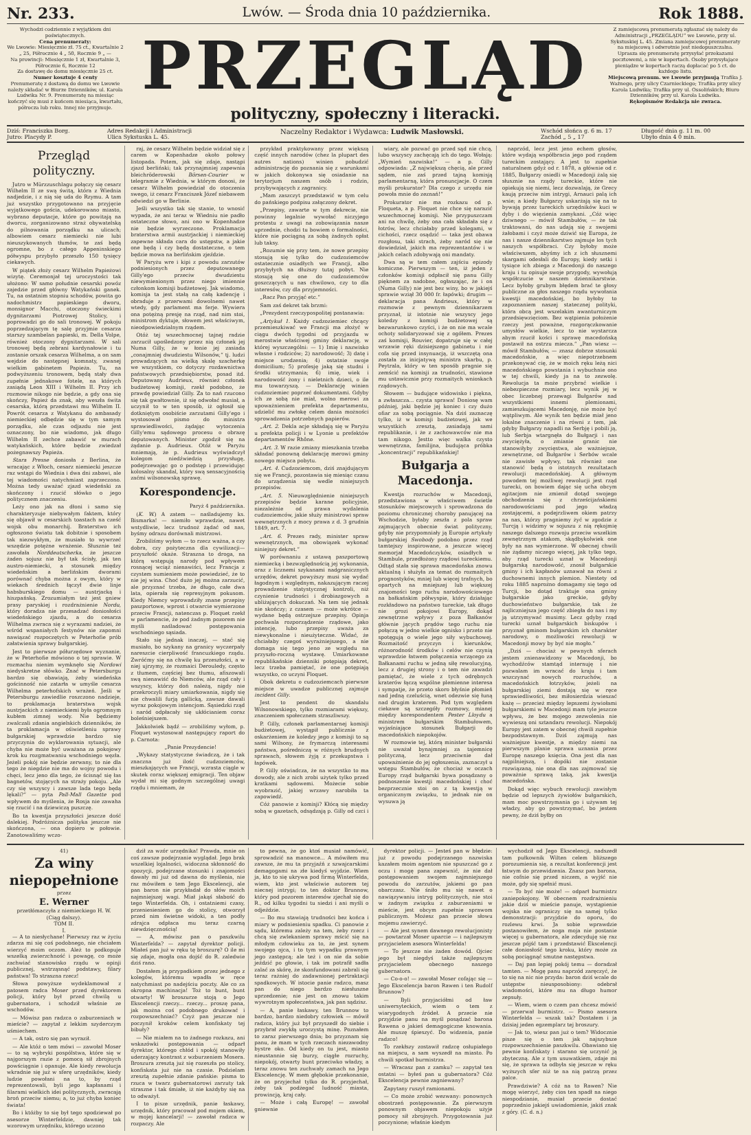Nr. 233. Lwów. — Środa dnia 10 października. Rok 1888.
Wychodzi codziennie z wyjątkiem dni poświątecznych.
Cena prenumeraty:
We Lwowie: Miesięcznie zł. 75 ct., Kwartalnie 2 „ 25, Półrocznie 4 „ 50, Rocznie 9 „ —
Na prowincji: Miesięcznie 1 zł, Kwartalnie 3, Półrocznie 6, Rocznie 12
Za dostawę do domu miesięcznie 25 ct.
Numer kosztuje 4 centy
Prenumeratę z dostawą do domu we Lwowie należy składać w Biurze Dzienników, ul. Karola Ludwika Nr. 9. Prenumeratę na miesiąc kończyć się musi z końcem miesiąca, kwartału, półrocza lub roku. Innej nie przyjmuje.
PRZEGLĄD
polityczny, społeczny i literacki.
Z zamiejscową prenumeratą zgłaszać się należy do Administracji „PRZEGLĄDU“ we Lwowie, przy ul. Sykstuskiej L. 45. Zmiana zamiejscowej prenumeraty na miejscową i odwrotnie jest niedopuszczalna. Uprasza się prenumeratę przysyłać przekazami pocztowemi, a nie w kopertach. Osoby przysyłające pieniądze w kopertach raczą dopłacać po 5 ct. do każdego listu.
Miejscową prenum. we Lwowie przyjmują Trafika J. Ważnego, przy ulicy Czarnieckiego; Trafika przy ulicy Karola Ludwika; Trafika przy ul. Ossolińskich; Biuro Dzienników, przy ul. Karola Ludwika.
Rękopismów Redakcja nie zwraca.
Dziś: Franciszka Borg.
Jutro: Placydy P.
Adres Redakcji i Administracji
Ulica Sykstuska L. 45.
Naczelny Redaktor i Wydawca: Ludwik Masłowski.
Wschód słońca g. 6 m. 17
Zachód „ 5 „ 17
Długość dnia g. 11 m. 00
Ubyło dnia 4 0 min.
Przegląd polityczny.
Jutro w Mürzzuschlagu połączy się cesarz Wilhelm II ze swą świtą, która z Wiednia nadjedzie, i z nią się uda do Rzymu. A tam już wszystko przygotowano na przyjęcie wyjątkowego gościa, udekorowano miasto, wybrano deputacje, które go powitają na dworcu, zorganizowano straż obywatelską do pilnowania porządku na ulicach; albowiem cesarz niemiecki nie lubi nieuszykowanych tłumów, te zaś będą ogromne, bo z całego Appeninskiego półwyspu przybyło przeszło 150 tysięcy ciekawych.
W piątek złoży cesarz Wilhelm Papieżowi wizytę. Ceremonjał tej uroczystości tak ułożono: W samo południe cesarski powóz zajedzie przed główny Watykański ganek. Tu, na ostatnim stopniu schodów, powita go nadochmistrz papieskiego dworu, monsignor Macchi, otoczony świeckimi dygnitarzami Piotrowej Stolicy, i poprowadzi go do sali tronowej. W pokoju poprzedzającym tę salę przyjmie cesarza starszy szambelan papieski, m. Della Volpe, również otoczony dygnitarzami. W sali tronowej będą zebrani kardynałowie i tu zostanie orszak cesarza Wilhelma, a on sam wejdzie do następnej komnaty, zwanej wielkim gabinetem Papieża. Tu, na podwyższeniu tronowem, będą stały dwa zupełnie jednakowe fotele, na których zasiądą Leon XIII i Wilhelm II. Przy ich rozmowie nikogo nie będzie, a gdy ona się skończy, Papież da znak, aby weszła świta cesarska, którą przedstawi mu Wilhelm II. Powrót cesarza z Watykanu do ambasady niemieckiej odbędzie się w tym samym porządku, ale czas odjazdu nie jest oznaczony, bo nie wiadomo, jak długo Wilhelm II zechce zabawić w murach watykańskich, które będzie zwiedzał pożegnawszy Papieża.
Stara Presse doniosła z Berlina, że wracając z Włoch, cesarz niemiecki jeszcze raz wstąpi do Wiednia i dwa dni zabawi, ale tej wiadomości natychmiast zaprzeczono. Można tedy uważać zjazd wiedeński za skończony i rzucić słówko o jego politycznem znaczeniu.
Leży ono jak na dłoni i samo się charakteryzuje niebywałym faktem, który się objawił w cesarskich toastach na cześć wojsk obu monarchij. Braterstwo ich ogłoszono światu tak dobitnie i sposobem tak niezwykłym, że musiało to wywrzeć wszędzie potężne wrażenie. Słusznie też zawołała Norddeutscherka, że jeszcze żaden sojusz nie był tak ścisły, jak ten austro-niemiecki, a stosunek między wiedeńskim a berlińskim dworami porównać chyba można z owym, który w wiekach średnich łączył dwie linje habsburskiego domu — austrjacką i hiszpańską. Zrozumiałym też jest gniew prasy paryskiej i rozdrażnienie Nordu, który doradza nie przesadzać doniosłości wiedeńskiego zjazdu, a do cesarza Wilhelma zwraca się z wyrazami nadziei, że wśród wspaniałych festynów nie zapomni nawiązać rozpoczętych w Peterhofie prób załatwienia sprawy bułgarskiej.
Jest to pierwsze półurzędowe wyznanie, że w Peterhofie mówiono o tej sprawie. W rozmachu nienim wymknęło się Nordowi niedyskretne słówko. Znać w Petersburgu bardzo się obawiają, żeby wiedeńska gościnność nie zatarła w umyśle cesarza Wilhelma peterhofskich wrażeń. Jeśli w Petersburgu zawiedlie roszczono nadzieje, to proklamacja braterstwa wojsk austrjackich z niemieckiemi była ogromnym kubłem zimnej wody. Nie będziemy zwalczali zdania angielskich dzienników, że ta proklamacja w ośiwietleniu sprawy bułgarskiej wprawdzie bardzo się przyczynia do wyklarowania sytuacji, ale chyba nie może być uważana za pokojowy krok ku rozgmatwaniu wschodniego węzła. Jeżeli pokój nie będzie zerwany, to nie dla tego że niegdzie nie ma do wojny powodu i chęci, lecz jeno dla tego, że ścisnąć się łas bagnetów, stojących na straży pokoju. „Ale czy się wszyscy i zawsze lada tego będą lękali?“ — pyta Pall-Mall Gazette pod wpływem do myślenia, że Rosja nie zawaha się rzucić i na dziewiczą puszczę.
Bo ta kwestja przyszłości jeszcze dość dalekiej. Podróżnicza polityka jeszcze nie skończona, — ona dopiero w połowie. Zanotowaliśmy wczo-
raj, że cesarz Wilhelm będzie widział się z carem w Kopenhadze około połowy listopada. Potem, jak się zdaje, nastąpi zjazd berliński; tak przynajmniej zapewnia bleichröderowski Börsen-Courier w telegramie z Wiednia, w którym donosi, że cesarz Wilhelm powiedział do otoczenia swego, iż cesarz Franciszek Józef niebawem odwiedzi go w Berlinie.
Jeśli wszystko tak się stanie, to wnosić wypada, że ani teraz w Wiedniu nie padło ostateczne słowo, ani ono w Kopenhadze nie będzie wyrzeczone. Proklamacja braterstwa armii austrjackiej i niemieckiej zapewne składa cara do ustępstw, a jakie one będą i czy będą dostateczne, o tem będzie mowa na berlińskim zjeździe.
W Paryżu wre i kipi z powodu zarzutów podniesionych przez deputowanego Gilly'ego przeciw dwudziestu niewymienionym przez niego imiennie członkom komisji budżetowej. Jak wiadomo, komisja ta jest stałą na całą kadencję i obraduje z przerwami dowolnemi nawet wtedy, gdy parlament ma ferje. Wywiera ona potężną presję na rząd, nad nim stoi, ministrom dyktuje, słowem jest właściwym, nieodpowiedzialnym rządem.
Otóż tej wszechmocnej tajnej radzie zarzucił upośledzony przez nią członek jej Numa Gilly, że w łonie jej zasiada „conajmniej dwudziestu Wilsonów,“ tj. ludzi prowadzących na wielką skalę szacherkę we wszystkiem, co dotyczy rozdawnictwa państwowych przedsiębiorstw, posad itd. Deputowany Audrieux, również członek budżetowej komisji, rzekł podobno, że prawdę powiedział Gilly. Za to nań rzucono się tak gwałtownie, iż się odwołać musiał, a uczynił to w ten sposób, iż ogłosił się dotkniętym osobiście zarzutami Gilly'ego i wystosował pismo do ministra sprawiedliwości, żądając wytoczenia Gilly'emu sądowego procesu o obrazę deputowanych. Minister zgodził się na żądanie p. Audrieux. Otóż w Paryżu mniemają, że p. Audrieux wyświadczył kolegom niedźwiedzią przysługę, podejrzewając go o podstęp i przewidując kolosalny skandal, który swą sensacyjnością zaćmi wilsonowską sprawę.
Korespondencje.
Paryż 4 października.
(K. W.) A zatem — naśladujemy ks. Bismarka! — niemiło wprawdzie, nawet wstydliwie, lecz trudnoż żądać od nas, byśmy odrazu dorównali mistrzowi.
Zrobiliśmy wyłom — to rzecz ważna, a czy dobra, czy pożyteczna dla cywilizacji—przyszłość okaże. Straszna to droga, na którą wstępują narody pod wpływem rosnącej wciąż nienawiści, lecz Francja z czystem sumieniem może powiedzieć, że to nie jej wina. Choć dużo jej można zarzucić, ale przyznać trzeba, że długo, całe dwa lata, opierała się represyjnym pokusom. Kiedy Niemcy wprowadziły znane przepisy paszportowe, wprost i otwarcie wymierzone przeciw Francji, natenczas p. Floquet rzekł w parlamencie, że pod żadnym pozorem nie myśli naśladować postępowania wschodniego sąsiada.
Stało się jednak inaczej, — stać się musiało, bo szykany na granicy wyczerpały nareszcie cierpliwość francuzkiego rządu. Zwróćmy się na chwilę ku przeszłości, a w niej ujrzymy, że rozmaici Derouledy, często z tłumem, częściej bez tłumu, afiszowali swą nienawiść do Niemców, ale rząd cały i wszyscy, którzy doń należą, nigdy nie przekroczyli miary umiarkowania, nigdy się nie chwalili furją gallicką, zawsze dawali wyraz pokojowym intencjom. Sąsiedzki rząd i naród odpłacały się ukłócianiem coraz boleśniejszem.
Jakkolwiek bądź — zrobiliśmy wyłom, p. Floquet wystosował następujący raport do p. Carnota:
„Panie Prezydencie!
„Wykazy statystyczne świadczą, że i tak znaczna już ilość cudzoziemców, mieszkających we Francji, wzrasta ciągle w skutek coraz większej emigracji. Ten objaw wydał mi się godnym szczególnej uwagi rządu i mniemam, że
przykład praktykowany przez większą część innych narodów (chez la plupart des autres nations) winien pobudzić administrację do poznania się z warunkami w jakich dokonywa się osiadanie na terytorjum naszem osób i rodzin, przybywających z zagranicy.
„Mam zaszczyt przedstawić w tym celu do pańskiego podpisu załączony dekret.
„Przepisy, zawarte w tym dekrecie, nie powinny legalnie wywołać niczyjego protestu z uwagi na zobowiązania nasze uprzednie, chodzi tu bowiem o formalności, które nie pociągną za sobą żadnych opłat lub taksy.
„Rozumie się przy tem, że nowe przepisy stosują się tylko do cudzoziemców ostatecznie osiadłych we Francji, albo przybyłych na dłuższy tutaj pobyt. Nie stosują się one do cudzoziemców goszczących u nas chwilowo, czy to dla interesów, czy dla przyjemności.
„Racz Pan przyjąć etc.“
Sam zaś dekret tak brzmi:
„Prezydent rzeczypospolitej postanawia:
„Artykuł 1. Każdy cudzoziemiec chcący przemieszkiwać we Francji ma złożyć w ciągu dwóch tygodni od przyjazdu w merostwie właściwej gminy deklarację, w której wyszczególni: — 1) Imię i nazwisko własne i rodziców; 2) narodowość; 3) datę i miejsce urodzenia; 4) ostatnie swoje domicilium; 5) profesję jaką się studni i środki utrzymania; 6) imię, wiek i narodowość żony i nieletnich dzieci, o ile mu towarzyszą. — Deklarację winien cudzoziemiec poprzeć dokumentami. Gdyby ich ze sobą nie miał, wolno merowi za upoważnieniem prefekta departamentu, udzielić mu zwłokę celem dania możności sprowadzenia potrzebnych papierów.
„Art. 2. Dekla acje składają się w Paryżu u prefekta policji i w Lyonie u prefektów departamentów Rhône.
„Art. 3. W razie zmiany mieszkania trzeba składać ponowną deklarację merowi gminy nowego miejsca pobytu.
„Art. 4. Cudzoziemcom, dziś znajdującym się we Francji, pozostawia się miesiąc czasu do urządzenia się wedle niniejszych przepisów.
„Art. 5. Nieuwzględnienie niniejszych przepisów będzie karane policyjnie, niezależnie od prawa wydalenia cudzoziemców, jakie służy ministrowi spraw wewnętrznych z mocy prawa z d. 3 grudnia 1849, art. 7.
„Art. 6. Prezes rady, minister spraw wewnętrznych, ma obowiązek wykonać niniejszy dekret.“
W porównaniu z ustawą paszportową niemiecką i bezwzględnością jej wykonania, oraz z licznemi szykanami nadgranicznych urzędów, dekret powyższy musi się wydać łagodnym i względnym, nakazującym raczej prowadzenie statystycznej kontroli, niż czynienie trudności i drobiazgowych a ubliżających dokuczań. Na tem się jednak nie skończy; z czasem — może wkrótce — wydane będą ostrzejsze przepisy. Opinja pochwala rozporządzenie rządowe, jako intencję, lubo przepisy uważa za niewykonalne i nieużyteczne. Widać, że chciałaby czegoś wyrażniejszego, a nie domaga się tego jeno ze względu na przyszło-roczną wystawę. Umiarkowane republikańskie dzienniki potępiają dekret, lecz trzeba pamiętać, że one potępiają wszystko, co uczyni Floquet.
Obok dekretu o cudzoziemcach pierwsze miejsce w uwadze publicznej zajmuje incident Gilly.
Jest to pendent do skandalu Wilsonowskiego, tylko rozmiarami większy, znaczeniem społecznem straszliwszy.
P. Gilly, członek parlamentarnej komisji budżetowej, wystąpił publicznie z oskarżeniem że koledzy jego z komisji to są sami Wilsony, że frymarczą interesami państwa, pośredniczą w różnych brudnych sprawach, słowem żyją z przekupstwa i łapówek.
P. Gilly oświadcza, że na wszystko to ma dowody, ale z nich zrobi użytek tylko przed kratkami sądowemi. Możecie sobie wyobrazić, jakiej wrzawy narobiła ta zapowiedź.
Cóż panowie z komisji? Kłócą się między sobą w gazetach, odsądzają p. Gilly od czci i
wiary, ale pozwać go przed sąd nie chcą, lubo wszyscy zachęcają ich do tego. Wołają: „Wymień nazwiska!“ — a p. Gilly odpowiada: „Z największą chęcią, ale przed sądem, nie zaś przed tajną komisją parlamentarną, która pronuncjacje. O czem myśli prokurator? Dla czego z urzędu nie powoła mnie do zeznań!“
Prokurator nie ma rozkazu od p. Floqueta, a p. Floquet nie chce się narazić wszechmocnej komisji. Nie przypuszczam ani na chwilę, żeby ona cała składała się z łotrów, lecz chciałaby przed kolegami, w cichości, rzecz osądzić — taka jest obawa rozgłosu, taki strach, żeby naród się nie dowiedział, jakich ma reprezentantów i w jakich celach zdobywają oni mandaty.
Dwa są w tem całem zajściu epizody komiczne. Pierwszym — ten, iż jeden z członków komisji odpłacił się panu Gilly pięknem za nadobne, ogłaszając, że i on (Numa Gilly) nie jest bez winy, bo w jakiejś sprawie wziął 30 000 fr. łapówki; drugim — deklaracja pana Andrieux, który w rozmowie z pewnym dziennikarzem przyznał, iż istotnie nie wszyscy jego koledzy z komisji budżetowej są bezwarunkowo czyści, i że on nie ma wcale ochoty solidaryzować się z ogółem. Prezes zaś komisji, Rouvier, dopatruje się w całej wrzawie ręki dzisiejszego gabinetu i nie cofa się przed insynuacją, iż wszczętą ona została za inicjatywą ministra skarbu, p. Peytrala, który w ten sposób pragnie się zemścić na komisji za trudności, stawione mu ustawicznie przy rozmaitych wnioskach rządowych.
Słowem — budujące widowisko i piękna, a zwłaszcza... czysta sprawa! Doniosę wam później, jaki będzie jej koniec i czy dużo ofiar za sobą pociągnie. Na dziś zaznaczę tylko, iż w komisji budżetowej, jak we wszystkich zresztą, zasiadają sami republikanie, i że z zachowawców nie ma tam nikogo. Jestto więc walka czysto wewnętrzna, familijna, budująca próbka „koncentracji“ republikańskiej!
Bułgarja a Macedonja.
Kwestja rozruchów w Macedonji, przedstawiona w właściwem świetle stosunków miejscowych i sprowadzona do poziomu chronicznej choroby panującej na Wschodzie, byłaby zeszła z pola spraw zajmujących obecnie świat polityczny, gdyby nie przypomniały ją Europie artykuły bułgarskiej Swobody podobno przez rząd tamtejszy inspirowane, a jeszcze więcej memorjał Macedończyków, osiadłych w Stambule, przedłożony rządowi tureckiemu. Odtąd stała się sprawa macedońska znowu aktualną i służyła za temat do rozmaitych prognostyków, mniej lub więcej trafnych, bo opartych na mniejszej lub większej znajomości tego ruchu narodowościowego na bałkańskim półwyspie, który działając rozkładowo na państwo tureckie, tak długo nie grozi pokojowi Europy, dokąd zewnętrzne wpływy z poza Bałkanów głównie jących prądów tego ruchu nie połączą w jedno wielkie ognisko i przeto nie spotęgują o wiele jego siły wybuchowej. Rozmaitość przyczyn i kierunków, różnorodność środków i celów nie czynią wprawdzie łatwem połączenia wrzącego za Bałkanami ruchu w jedną siłę rewolucyjną, lecz z drugiej strony i o tem nie zawadzi pamiętać, że wiele z tych odrębnych kraterów łączą wspólne plemienne interesa i sympatje, że przeto skoro błyśnie płomień nad jedną czeluścią, wnet odezwie się łuną nad drugim kraterem. Pod tym względem ciekawe są szczegóły rozmowy, mianej między korespondentem Pester Lloydu a ministrem bułgarskim Stambułowem, wyjaśniające stosunek Bułgarji do macedońskich niepokojów.
W rozmowie tej, którą minister bułgarski nie uważał bynajmniej za tajemnicę polityczną, lecz przeciwnie dał upoważnienie do jej ogłoszenia, zaznaczył u wstępu Stambułów, że chociaż w oczach Europy rząd bułgarski bywa posądzany o podnoszenie kwestji macedońskiej i choć bezprzecznie stoi on z tą kwestją w organicznym związku, to jednak nie on wysuwa ją
naprzód, lecz jest jeno echem głosów, które wydają współbracia jego pod rządem tureckim zostający. A jest to zupełnie naturalnem gdyż od r. 1878, a głównie od r. 1885, Bułgarzy osiedli w Macedonji żalą się słusznie na rządy tureckie, które nie opiekują się niemi, lecz dozwalają, że Grecy kaują przeciw nim intrygi, Arnauci palą ich wsie; a kiedy Bułgarzy uskarżają się na to bywają przez tureckich urzędników kuci w dyby i do więzienia zamykani. „Cóż więc dziwnego — mówił Stambułów, — że tak traktowani, do nas udają się z swojemi żałobami i czyż może dziwić się Europa, że nas i nasze dziennikarstwo zajmuje los tych naszych współbraci. Czy byłoby może właściwszem, abyśmy ich z ich słusznemi skargami odesłali do Europy, kiedy setki i tysiące ich zbiega z Macedonji do naszego kraju i tu opisuje swoje przygody, wywołują współczucie w naszem dziennikarstwie. Lecz byłoby grubym błędem brać te głosy publiczne za głos naszego rządu wywołania kwestji macedońskiej, bo byłoby to zapoznaniem naszej statecznej polityki, która obcą jest wszelakim awanturniczym przedsięwzięciom. Bez wątpienia położenie rzeczy jest poważne, rozgorączkowanie umysłów wielkie, lecz to nie wystarcza abym rzucił kości i sprawę macedońską postawił na ostrzu miecza.“ „Pan wiesz — mówił Stambułów, — znasz dobrze stosunki macedońskie, a więc niepotrzebnem przekonywać cię, że w moich ręku leżą nici macedońskiego powstania i wybuchnie ono w tej chwili, kiedy ja na to zezwolę. Rewolucja ta może przybrać wielkie i niebezpieczne rozmiary, lecz wynik jej w obec liczebnej przewagi Bułgarów nad wszystkiemi innemi plemionami, zamieszkującemi Macedonję, nie może być wątpliwym. Ale wynik ten będzie miał jeno lokalne znaczenie i na równi z tem, jak gdyby Bułgarzy napadli na Serbję i pobili ją, lub Serbja wtargnęła do Bułgarji i nas zwyciężyła, o zmianie granic nie stanowiłyby zwycięstwa, ale ważniejsze, zewnętrzne, od Bułgarów i Serbów wcale nie zawisłe wpływy, tak również one stanowić będą o istotnych rezultatach rewolucji macedońskiej. A głównym powodem tej możliwej rewolucji jest rząd turecki, on bowiem dając się ucha obcym agitacjom nie zmienił dotąd swojego obchodzenia się z chrześcijańskiemi narodowościami pod jego władzą zostającemi, a podejrzliwem okiem patrzy na nas, którzy pragniemy żyć w zgodzie z Turcją i widzimy w sojuszu z nią rękojmię naszego dalszego rozwoju przeciw wszelkim zewnętrznym atakom, skądbykolwiek one były na nas wymierzone. W obecnej chwili nie żądamy niczego więcej, jak tylko tego, aby rząd turecki uznał w Macedonji bułgarską narodowość, znosił bułgarskie gminy i ich kapłanów uznawał na równi z duchownemi innych plemion. Niestety od roku 1885 naprożno domagamy się tego od Turcji, bo dotąd traktuje ona gminy bułgarskie jako greckie, gdyby duchowieństwo bułgarskie, tak że najliczniejsza jego część zbiegła do nas i my ją utrzymywać musimy. Lecz gdyby rząd turecki uznał bułgarskich biskupów i przyznał gminom bułgarskim ich charakter narodowy, o możliwości rewolucji w Macedonji mowy by być nie mogło.“
„Dziś — chociaż w pewnych sferach jestem znienawidzony w Macedonji, bo wychodźców stamtąd internuję i nie pozwalam im wracać do kraju i tam wszczynać nowych rozruchów, a macedońskich łotrzyków, jeżeli na bułgarskiej ziemi dostają się w ręce sprawiedliwości, bez miłosierdzia wieszać każę — przecież między lepszemi żywiołami bułgarskiemi w Macedonji mam tyle jeszcze wpływu, że bez mojego zezwolenia nie wywieszą oni sztandaru rewolucji. Niepokój Europy jest zatem w obecnej chwili zupełnie bezpodstawnym. Dziś zajmują nas ważniejsze kwestje, a między niemi na pierwszym planie sprawa uznania przez Europę naszego księcia. Ona jest dla nas najpilniejszą, i dopóki nie zostanie rozwiązaną, nie ona dla nas zajmować się poważnie sprawą taką, jak kwestja macedońska.
Dokąd więc wybuch rewolucji zawisłym będzie od lepszych żywiołów bułgarskich, mam moc powstrzymania go i używam tej władzy, aby go powstrzymać, bo jestem pewny, że dziś byłby on
41)
Za winy niepopełnione
przez
E. Werner
przetłómaczyła z niemieckiego H. W.
(Ciąg dalszy).
TOM II.
I.
— A to niesłychane! Pierwszy raz w życiu zdarza mi się coś podobnego, nie chciałem wierzyć moim oczom. Ależ to podkopuje wszelką zwierzchność i powagę, co może zachwiać stanowisko rządu w opinji publicznej, wstrząsnąć podstawy, filary państwa! To straszna rzecz!
Słowa powyższe wydeklamował z patosem radca Moser przed dyrektorem policji, który był przed chwilą u gubernatora, i schodził właśnie ze wschodów.
— Mówisz pan radzca o zaburzeniach w mieście? — zapytał z lekkim szyderczym uśmiechem.
— A tak, ostro się pan wyraził.
— Ale któż o tem mówi — zawołał Moser — to są wybryki pospólstwa, które się w najgorszym razie z pomocą sił zbrojnych powściągnie i opanuje. Ale kiedy rewolucja wkradnie się już w sferę urzędników, kiedy ludzie powołani na to, by rząd reprezentowali, byli jego kapłanami i filarami wielkich idei politycznych, zwracają broń przeciw niemu; a, to już chyba koniec świata!
Bo i któżby to się był tego spodziewał po asesorze Winterfeldzie, dawniej tak wzorowym urzędniku, którego uczono
dził za wzór urzędnika! Prawda, mnie on coś zawsze podejrzanie wyglądał. Jego brak wszelkiej lojalności, widoczna skłonność do opozycji, podejrzane stosunki i znajomości dawały mi już od dawna do myślenia, nie raz mówiłem o tem Jego Ekscelencji, ale pan baron nie przykładał do słów moich najmniejszej wagi. Miał jakąś słabość do tego Winterfelda. Oh, i ostatniemi czasy, przeniesieniem go do stolicy, otworzył przed nim świetne widoki, a ten podły zdrajca odpłaca mu teraz czarną niewdzięcznością!
— A, mówisz pan o paszkwilu Winterfelda? — zapytał dyrektor policji. Miałeś pan już w ręku tę broszurę? O ile mi się zdaje, mogła ona dojść do R. zaledwie dziś rano.
Dostałem ją przypadkiem przez jednego z kolegów, któremu wpadła w ręce natychmiast po nadejściu poczty. Ale co za okropna machinacja! Toż to bunt, bunt otwarty! W broszurze stoją o Jego Ekscelencji rzeczy... rzeczy... proszę pana, jak można coś podobnego drukować i rozpowszechniać? Czyż pan jeszcze nie poczynił kroków celem konfiskaty tej bibuły?
— Nie miałem na to żadnego rozkazu, ani wskazówki postępowania — odparł dyrektor, którego chłód i spokój stanowiły uderzający kontrast z wzburzeniem Mosera. Broszura zresztą już się rozeszła po stolicy, konfiskata już nie na czasie. Podzielam zresztą zupełnie zdanie pańskie: pisma to rzuca w twarz gubernatorowi zarzuty tak straszne i tak śmiałe, iż nie każdyby się na to odważył.
I to pisze urzędnik, panie łaskawy, urzędnik, który pracował pod mojem okiem, w mojej kancelarji! — zawołał radzca w rozpaczy. Ale
to pewna, że go ktoś musiał namówić, sprowadzić na manowce... A mówiłem mu zawsze, że mu ta przyjaźń z szwajcarskimi demagogami na złe kiedyś wyjdzie. Wiem ja, kto to się ukrywa pod firmą Winterfelda, wiem, kto jest właściwie autorem tej niecnej intrygi; to ten doktor Brunnow, który pod pozorem interesów zjechał się do R., od kilku tygodni tu siedzi i ani myśli o odjeździe.
— Bo mu stawiają trudności bez końca i miary w podniesieniu spadku. Ci panowie z sądu, któremu zależy na tem, żeby rzecz i chcą się zwlekaniem sprawy mścić się na młodym człowieku za to, że jest synem swojego ojca, i to tym wypadku prawnym jego zastępcą; ale też i on nie da sobie jeździć po głowie, i tak im potrafił sadła zalać za skórę, że skonfundowani zabrali się teraz rażniej do zadawnionej pertraktacji spadkowych. W istocie panie radzco, masz pan do niego bardzo niesłuszne uprzedzenie; nie jest on znowu takim wywrotnym społeczeństwa, jak pan sądzisz.
— A, panie łaskawy, ten Brunnow to bardzo, bardzo niedobry człowiek — mówił radzca, który już był przyszedł do siebie i przybrał zwykłą uroczystą minę. Poznałem to zaraz pierwszego dnia; bo przyznam się panu, że mam w tych rzeczach niezawodny bystre oko. Od kiedy on tu jest, miasto nieustannie się burzy, ciągłe rozruchy, niepokój, otwarty bunt przeciwko władzy, a teraz znowu ten zuchwały zamach na Jego Ekscelencję. W mem głębokie przekonanie, że on przyjechał tylko do R. przyjechał, żeby tak podżegać ludność miasta, prowincją, kraj cały.
— Może i całą Europę! — zawołał gniewnie
dyrektor policji. — Jesteś pan w błędzie: już z powodu podejrzanego nazwiska kazałem moim agentom nie spuszczać go z oczu i mogę pana zapewnić, że nie dał postępowaniem swojem najmniejszego powodu do zarzutów, jakiemi go pan obarczasz. Nie śniło mu się nawet o nawiązywaniu intryg politycznych, nie stoi w żadnym związku z zaburzeniami w mieście, jest obcym zupełnie sprawom publicznym. Możesz pan przecie słowu mojemu zawierzyć.
— Ale jest synem dawnego rewolucjonisty — powtarzał Moser uparcie — i najlepszym przyjacielem asesora Winterfelda!
— To jeszcze nie żaden dowód. Ojciec jego był niegdyś także najlepszym przyjacielem obecnego naszego gubernatora.
— Co-o-o! — zawołał Moser cofając się — Jego Ekscelencja baron Rawen i ten Rudolf Brunnow?
— Byli przyjaciółmi od ław uniwersyteckich, wiem o tem z wiarygodnych źródeł. A przecie nie przyjdzie panu na myśl posądzać barona Rawena o jakieś demagogiczne knowania. Ale muszę śpieszyć. Do widzenia, panie radzco!
To rzekłszy zostawił radzcę osłupiałego na miejscu, a sam wyszedł na miasto. Po chwili spotkał burmistrza.
— Wracasz pan z zamku? — zapytał ten ostatni — byłeś pan u gubernatora? Cóż Ekscelencja pewnie zagniewany?
Zapytany ruszył ramionami.
— Co może zrobić wezwany: ponownych obostrzeń postępowanie. Za pierwszym ponownym objawem niepokoju użyje pomocy sił zbrojnych. Przygotowania już poczynione; właśnie kiedym
wychodził od Jego Ekscelencji, nadszedł tam pułkownik Wilten celem bliższego porozumienia się, a rezultat konferencji jest łatwym do przewidzenia. Znasz pan barona, nie cofnie się przed niczem, a wyjść nie może, gdy się spełnić musi.
— To być nie może! — odparł burmistrz zaniepokojony. W obecnem rozdrażnieniu jakie dziś w mieście panuje, wystąpienie wojska nie ograniczy się na samej tylko demonstracji: przyjdzie do oporu, do rozlewu krwi. Ja sobie wprawdzie postanowiłem, że noga moja nie postanie więcej u gubernatora, ale zdecyduję się raz jeszcze pójść tam i przedstawić Ekscelencji całe doniosłość tego kroku, który może za sobą pociągnąć smutne następstwa.
— Daj pan lepiej pokój temu — doradzał tamten. — Mogę panu naprzód zaręczyć, że to się na nic nie przyda: baron dziś wcale do ustępstw nieusposobiony: odebrał wiadomości, które mu na długo humor zepsuły.
— Wiem, wiem o czem pan chcesz mówić — przerwał burmistrz. — Pismo asesora Winterfelda — wszak tak? Dostałem i ja dzisiaj jeden egzemplarz tej broszury.
— Jak to, wiesz pan już o tem? Widocznie pisze się o tem jak najszybsze rozpowszechnienie paszkwilu. Obawiano się pewnie konfiskaty i starano się uczynić ją zbyteczną. Ale z tym usuwatkiem, zdaje mi się, że sprawa ta odbyła się jeszcze w ręku wyższych sfer niż te na nią patrzą przez palce.
Prawdziwie? A cóż na to Rawen? Nie mogę wierzyć, żeby cios ten spadł na niego niespodzianie, musiał przecie dostać poprzednio jakiejś uwiadomienie, jakiś znak z góry. (C. d. n.)